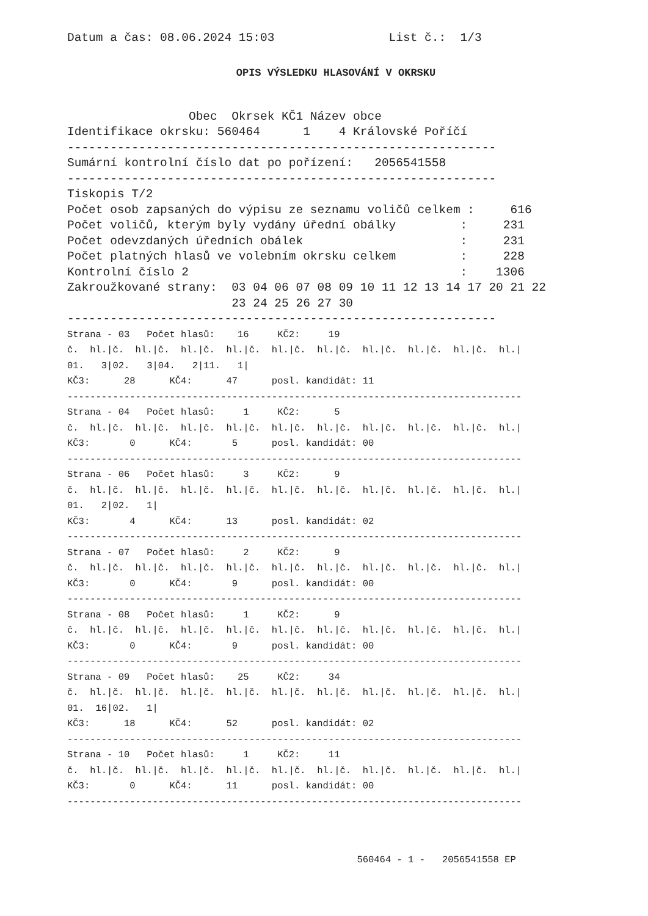Datum a čas: 08.06.2024 15:03                List č.:  1/3
OPIS VÝSLEDKU HLASOVÁNÍ V OKRSKU
                 Obec  Okrsek KČ1 Název obce
Identifikace okrsku: 560464      1    4 Královské Poříčí
------------------------------------------------------------
Sumární kontrolní číslo dat po pořízení:   2056541558
------------------------------------------------------------
Tiskopis T/2
Počet osob zapsaných do výpisu ze seznamu voličů celkem :     616
Počet voličů, kterým byly vydány úřední obálky         :     231
Počet odevzdaných úředních obálek                      :     231
Počet platných hlasů ve volebním okrsku celkem         :     228
Kontrolní číslo 2                                      :    1306
Zakroužkované strany:  03 04 06 07 08 09 10 11 12 13 14 17 20 21 22
                       23 24 25 26 27 30
------------------------------------------------------------
Strana - 03   Počet hlasů:    16     KČ2:     19
č.  hl.|č.  hl.|č.  hl.|č.  hl.|č.  hl.|č.  hl.|č.  hl.|č.  hl.|č.  hl.|č.  hl.|
01.   3|02.   3|04.   2|11.   1|
KČ3:      28      KČ4:      47      posl. kandidát: 11
--------------------------------------------------------------------------------
Strana - 04   Počet hlasů:     1     KČ2:      5
č.  hl.|č.  hl.|č.  hl.|č.  hl.|č.  hl.|č.  hl.|č.  hl.|č.  hl.|č.  hl.|č.  hl.|
KČ3:       0      KČ4:       5      posl. kandidát: 00
--------------------------------------------------------------------------------
Strana - 06   Počet hlasů:     3     KČ2:      9
č.  hl.|č.  hl.|č.  hl.|č.  hl.|č.  hl.|č.  hl.|č.  hl.|č.  hl.|č.  hl.|č.  hl.|
01.   2|02.   1|
KČ3:       4      KČ4:      13      posl. kandidát: 02
--------------------------------------------------------------------------------
Strana - 07   Počet hlasů:     2     KČ2:      9
č.  hl.|č.  hl.|č.  hl.|č.  hl.|č.  hl.|č.  hl.|č.  hl.|č.  hl.|č.  hl.|č.  hl.|
KČ3:       0      KČ4:       9      posl. kandidát: 00
--------------------------------------------------------------------------------
Strana - 08   Počet hlasů:     1     KČ2:      9
č.  hl.|č.  hl.|č.  hl.|č.  hl.|č.  hl.|č.  hl.|č.  hl.|č.  hl.|č.  hl.|č.  hl.|
KČ3:       0      KČ4:       9      posl. kandidát: 00
--------------------------------------------------------------------------------
Strana - 09   Počet hlasů:    25     KČ2:     34
č.  hl.|č.  hl.|č.  hl.|č.  hl.|č.  hl.|č.  hl.|č.  hl.|č.  hl.|č.  hl.|č.  hl.|
01.  16|02.   1|
KČ3:      18      KČ4:      52      posl. kandidát: 02
--------------------------------------------------------------------------------
Strana - 10   Počet hlasů:     1     KČ2:     11
č.  hl.|č.  hl.|č.  hl.|č.  hl.|č.  hl.|č.  hl.|č.  hl.|č.  hl.|č.  hl.|č.  hl.|
KČ3:       0      KČ4:      11      posl. kandidát: 00
--------------------------------------------------------------------------------
                                                   560464 - 1 -   2056541558 EP